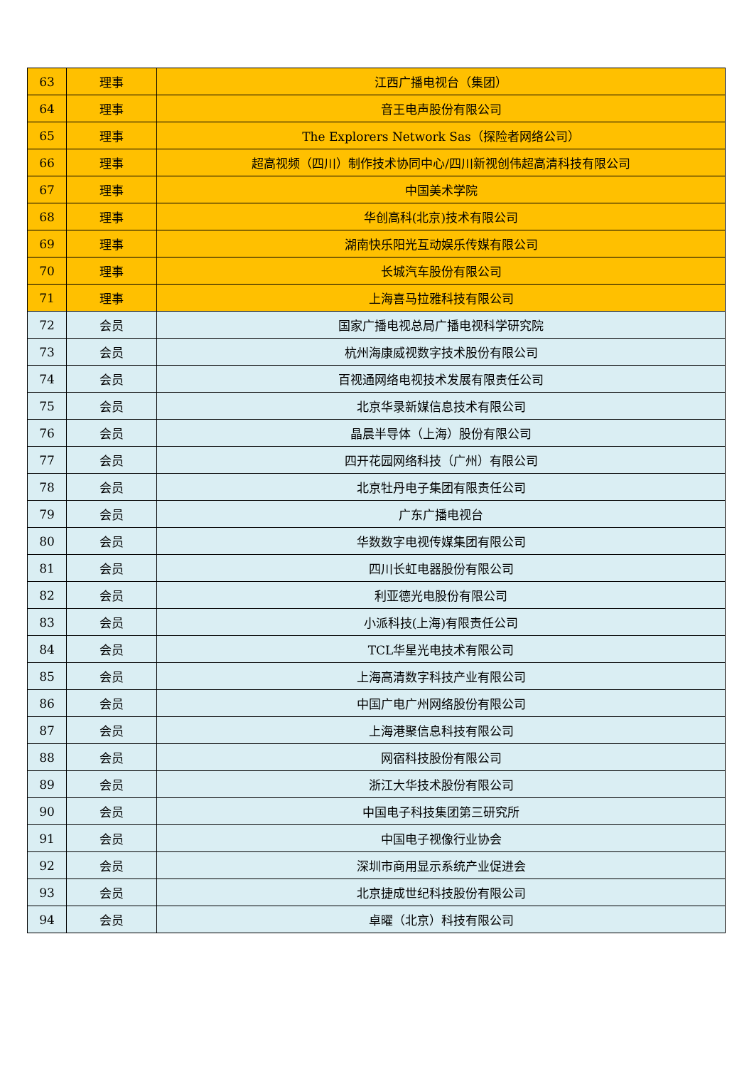| 63 | 理事 | 江西广播电视台（集团） |
| 64 | 理事 | 音王电声股份有限公司 |
| 65 | 理事 | The Explorers Network Sas（探险者网络公司） |
| 66 | 理事 | 超高视频（四川）制作技术协同中心/四川新视创伟超高清科技有限公司 |
| 67 | 理事 | 中国美术学院 |
| 68 | 理事 | 华创高科(北京)技术有限公司 |
| 69 | 理事 | 湖南快乐阳光互动娱乐传媒有限公司 |
| 70 | 理事 | 长城汽车股份有限公司 |
| 71 | 理事 | 上海喜马拉雅科技有限公司 |
| 72 | 会员 | 国家广播电视总局广播电视科学研究院 |
| 73 | 会员 | 杭州海康威视数字技术股份有限公司 |
| 74 | 会员 | 百视通网络电视技术发展有限责任公司 |
| 75 | 会员 | 北京华录新媒信息技术有限公司 |
| 76 | 会员 | 晶晨半导体（上海）股份有限公司 |
| 77 | 会员 | 四开花园网络科技（广州）有限公司 |
| 78 | 会员 | 北京牡丹电子集团有限责任公司 |
| 79 | 会员 | 广东广播电视台 |
| 80 | 会员 | 华数数字电视传媒集团有限公司 |
| 81 | 会员 | 四川长虹电器股份有限公司 |
| 82 | 会员 | 利亚德光电股份有限公司 |
| 83 | 会员 | 小派科技(上海)有限责任公司 |
| 84 | 会员 | TCL华星光电技术有限公司 |
| 85 | 会员 | 上海高清数字科技产业有限公司 |
| 86 | 会员 | 中国广电广州网络股份有限公司 |
| 87 | 会员 | 上海港聚信息科技有限公司 |
| 88 | 会员 | 网宿科技股份有限公司 |
| 89 | 会员 | 浙江大华技术股份有限公司 |
| 90 | 会员 | 中国电子科技集团第三研究所 |
| 91 | 会员 | 中国电子视像行业协会 |
| 92 | 会员 | 深圳市商用显示系统产业促进会 |
| 93 | 会员 | 北京捷成世纪科技股份有限公司 |
| 94 | 会员 | 卓曜（北京）科技有限公司 |